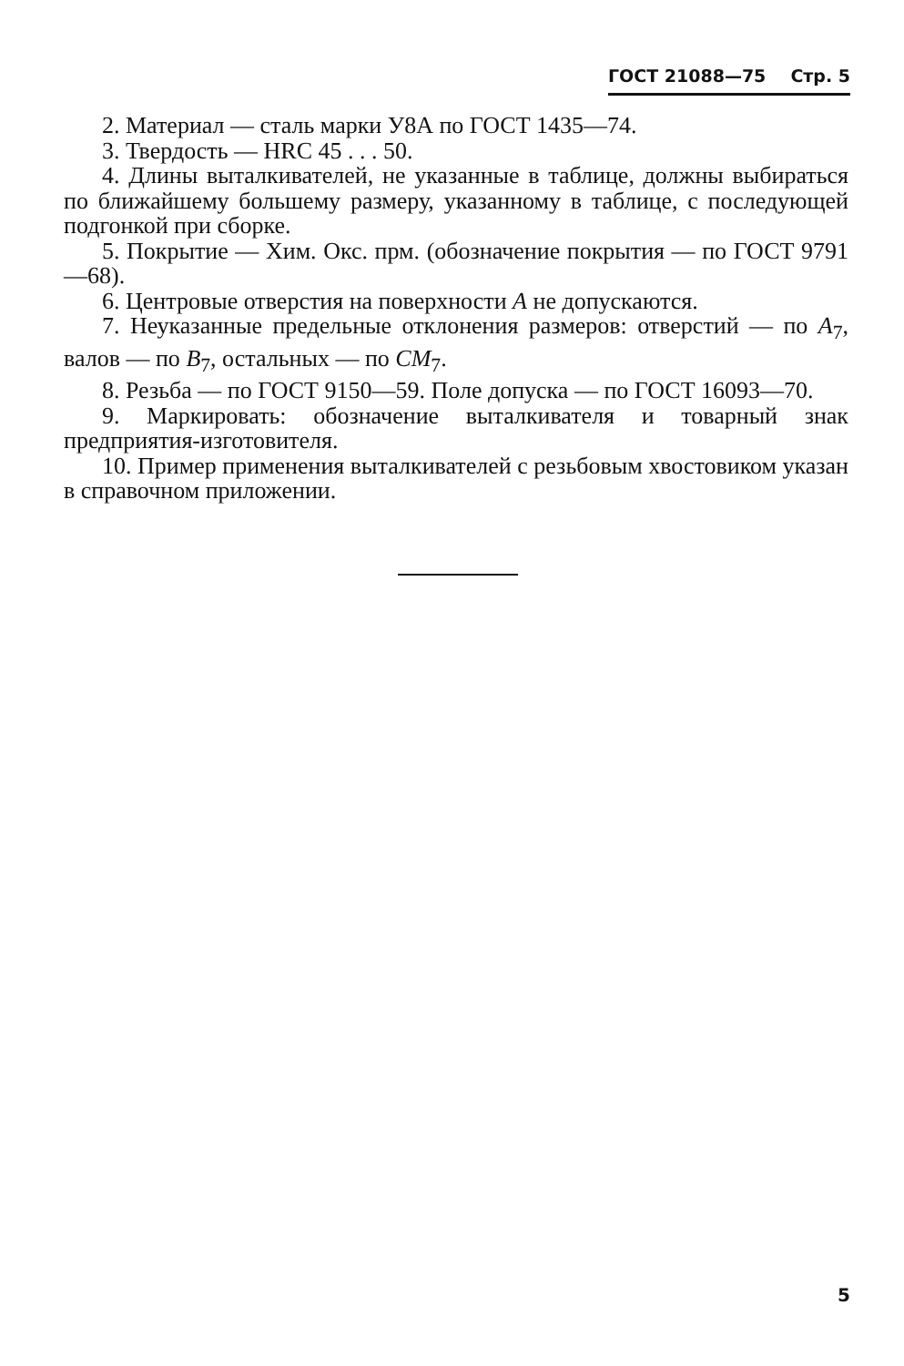ГОСТ 21088—75 Стр. 5
2. Материал — сталь марки У8А по ГОСТ 1435—74.
3. Твердость — HRC 45 . . . 50.
4. Длины выталкивателей, не указанные в таблице, должны выбираться по ближайшему большему размеру, указанному в таблице, с последующей подгонкой при сборке.
5. Покрытие — Хим. Окс. прм. (обозначение покрытия — по ГОСТ 9791—68).
6. Центровые отверстия на поверхности А не допускаются.
7. Неуказанные предельные отклонения размеров: отверстий — по А<sub>7</sub>, валов — по В<sub>7</sub>, остальных — по СМ<sub>7</sub>.
8. Резьба — по ГОСТ 9150—59. Поле допуска — по ГОСТ 16093—70.
9. Маркировать: обозначение выталкивателя и товарный знак предприятия-изготовителя.
10. Пример применения выталкивателей с резьбовым хвостовиком указан в справочном приложении.
5